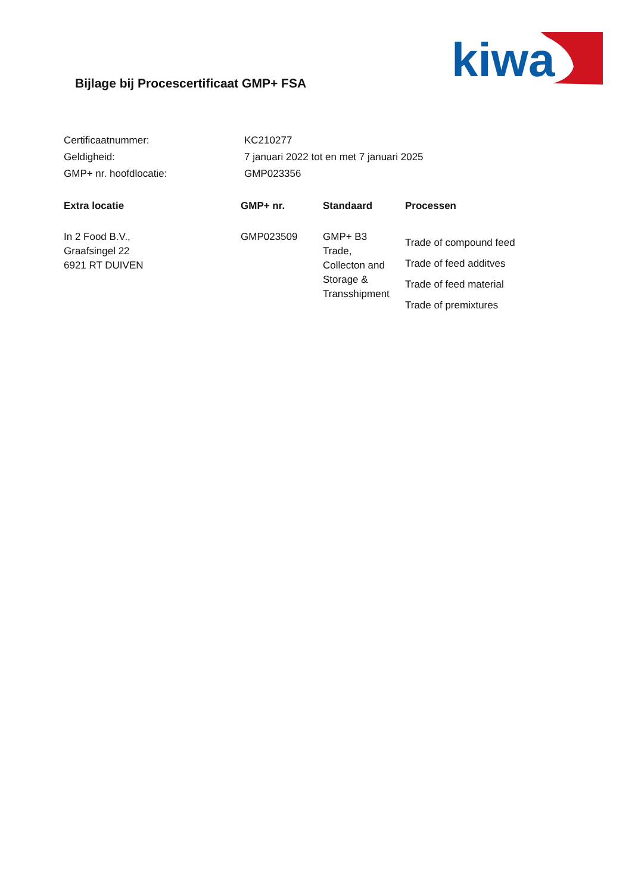kiwa
Bijlage bij Procescertificaat GMP+ FSA
| Certificaatnummer: | KC210277 |
| Geldigheid: | 7 januari 2022 tot en met 7 januari 2025 |
| GMP+ nr. hoofdlocatie: | GMP023356 |
| Extra locatie | GMP+ nr. | Standaard | Processen |
| --- | --- | --- | --- |
| In 2 Food B.V., Graafsingel 22 6921 RT DUIVEN | GMP023509 | GMP+ B3 Trade, Collecton and Storage & Transshipment | Trade of compound feed Trade of feed additves Trade of feed material Trade of premixtures |